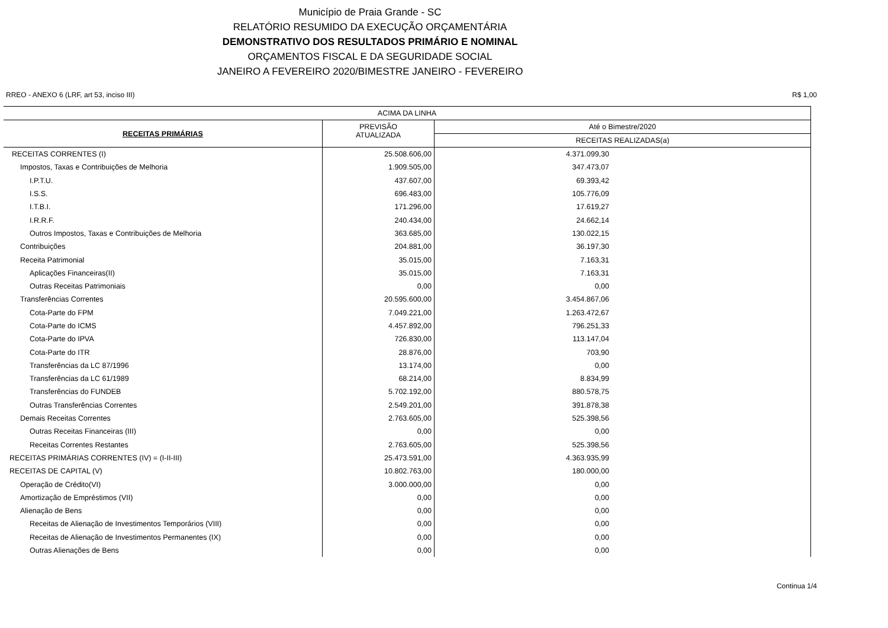Município de Praia Grande - SC
RELATÓRIO RESUMIDO DA EXECUÇÃO ORÇAMENTÁRIA
DEMONSTRATIVO DOS RESULTADOS PRIMÁRIO E NOMINAL
ORÇAMENTOS FISCAL E DA SEGURIDADE SOCIAL
JANEIRO A FEVEREIRO 2020/BIMESTRE JANEIRO - FEVEREIRO
RREO - ANEXO 6 (LRF, art 53, inciso III) R$ 1,00
| ACIMA DA LINHA | | |
| --- | --- | --- |
| RECEITAS PRIMÁRIAS | PREVISÃO ATUALIZADA | Até o Bimestre/2020 |
| | | RECEITAS REALIZADAS(a) |
| RECEITAS CORRENTES (I) | 25.508.606,00 | 4.371.099,30 |
| Impostos, Taxas e Contribuições de Melhoria | 1.909.505,00 | 347.473,07 |
| I.P.T.U. | 437.607,00 | 69.393,42 |
| I.S.S. | 696.483,00 | 105.776,09 |
| I.T.B.I. | 171.296,00 | 17.619,27 |
| I.R.R.F. | 240.434,00 | 24.662,14 |
| Outros Impostos, Taxas e Contribuições de Melhoria | 363.685,00 | 130.022,15 |
| Contribuições | 204.881,00 | 36.197,30 |
| Receita Patrimonial | 35.015,00 | 7.163,31 |
| Aplicações Financeiras(II) | 35.015,00 | 7.163,31 |
| Outras Receitas Patrimoniais | 0,00 | 0,00 |
| Transferências Correntes | 20.595.600,00 | 3.454.867,06 |
| Cota-Parte do FPM | 7.049.221,00 | 1.263.472,67 |
| Cota-Parte do ICMS | 4.457.892,00 | 796.251,33 |
| Cota-Parte do IPVA | 726.830,00 | 113.147,04 |
| Cota-Parte do ITR | 28.876,00 | 703,90 |
| Transferências da LC 87/1996 | 13.174,00 | 0,00 |
| Transferências da LC 61/1989 | 68.214,00 | 8.834,99 |
| Transferências do FUNDEB | 5.702.192,00 | 880.578,75 |
| Outras Transferências Correntes | 2.549.201,00 | 391.878,38 |
| Demais Receitas Correntes | 2.763.605,00 | 525.398,56 |
| Outras Receitas Financeiras (III) | 0,00 | 0,00 |
| Receitas Correntes Restantes | 2.763.605,00 | 525.398,56 |
| RECEITAS PRIMÁRIAS CORRENTES (IV) = (I-II-III) | 25.473.591,00 | 4.363.935,99 |
| RECEITAS DE CAPITAL (V) | 10.802.763,00 | 180.000,00 |
| Operação de Crédito(VI) | 3.000.000,00 | 0,00 |
| Amortização de Empréstimos (VII) | 0,00 | 0,00 |
| Alienação de Bens | 0,00 | 0,00 |
| Receitas de Alienação de Investimentos Temporários (VIII) | 0,00 | 0,00 |
| Receitas de Alienação de Investimentos Permanentes (IX) | 0,00 | 0,00 |
| Outras Alienações de Bens | 0,00 | 0,00 |
Continua 1/4